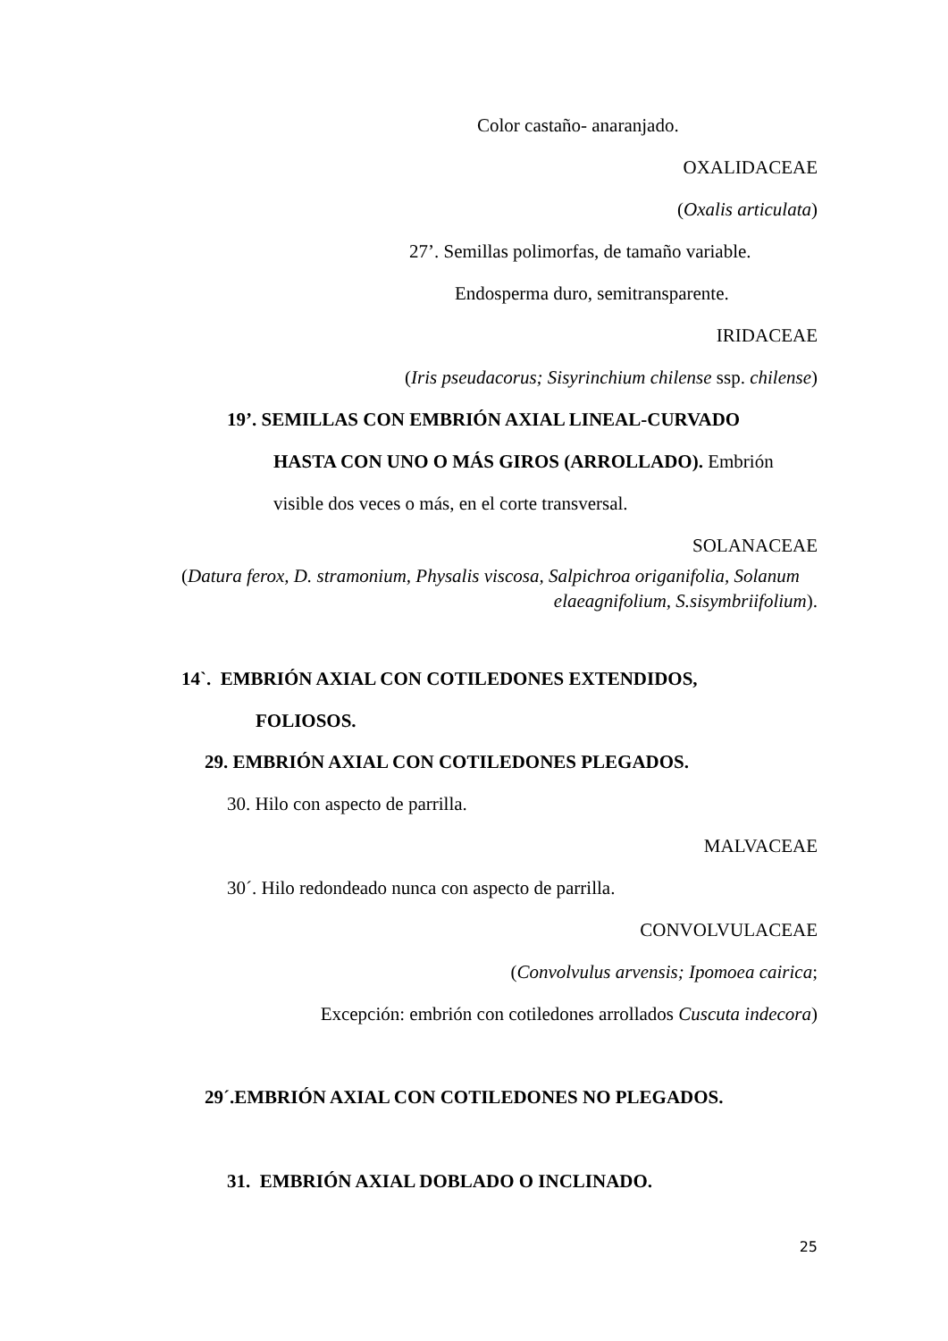Color castaño- anaranjado.
OXALIDACEAE
(Oxalis articulata)
27’. Semillas polimorfas, de tamaño variable.
Endosperma duro, semitransparente.
IRIDACEAE
(Iris pseudacorus; Sisyrinchium chilense ssp. chilense)
19’. SEMILLAS CON EMBRIÓN AXIAL LINEAL-CURVADO
HASTA CON UNO O MÁS GIROS (ARROLLADO). Embrión
visible dos veces o más, en el corte transversal.
SOLANACEAE
(Datura ferox, D. stramonium, Physalis viscosa, Salpichroa origanifolia, Solanum
elaeagnifolium, S.sisymbriifolium).
14`. EMBRIÓN AXIAL CON COTILEDONES EXTENDIDOS,
FOLIOSOS.
29. EMBRIÓN AXIAL CON COTILEDONES PLEGADOS.
30. Hilo con aspecto de parrilla.
MALVACEAE
30´. Hilo redondeado nunca con aspecto de parrilla.
CONVOLVULACEAE
(Convolvulus arvensis; Ipomoea cairica;
Excepción: embrión con cotiledones arrollados Cuscuta indecora)
29´.EMBRIÓN AXIAL CON COTILEDONES NO PLEGADOS.
31. EMBRIÓN AXIAL DOBLADO O INCLINADO.
25